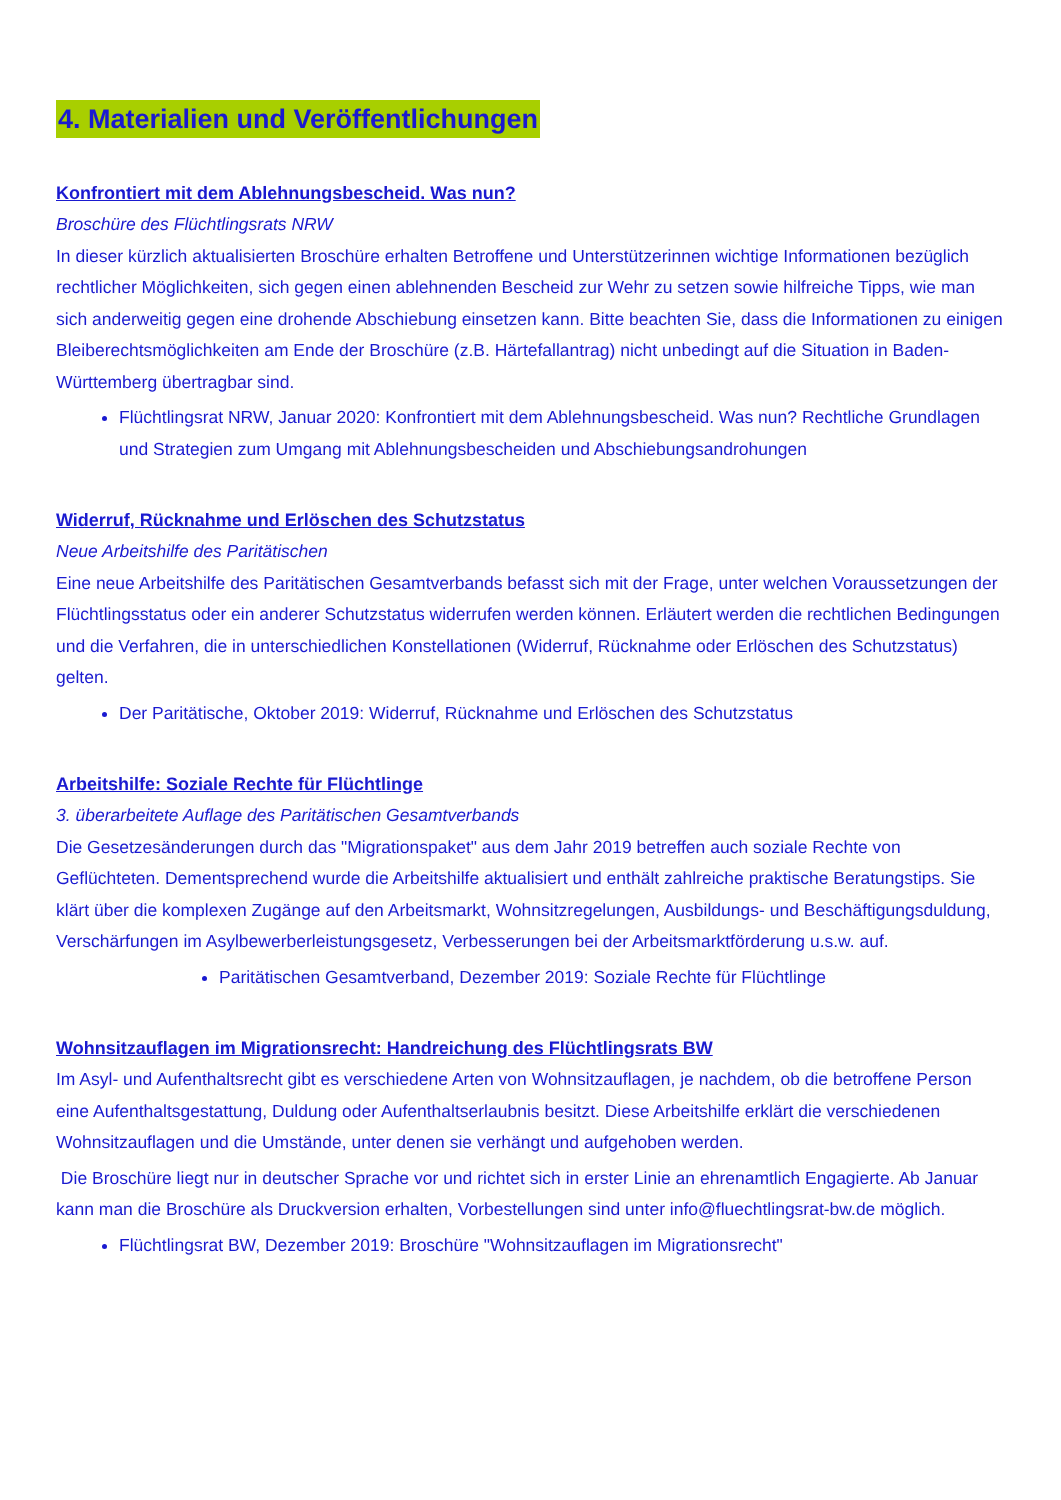4. Materialien und Veröffentlichungen
Konfrontiert mit dem Ablehnungsbescheid. Was nun?
Broschüre des Flüchtlingsrats NRW
In dieser kürzlich aktualisierten Broschüre erhalten Betroffene und Unterstützerinnen wichtige Informationen bezüglich rechtlicher Möglichkeiten, sich gegen einen ablehnenden Bescheid zur Wehr zu setzen sowie hilfreiche Tipps, wie man sich anderweitig gegen eine drohende Abschiebung einsetzen kann. Bitte beachten Sie, dass die Informationen zu einigen Bleiberechtsmöglichkeiten am Ende der Broschüre (z.B. Härtefallantrag) nicht unbedingt auf die Situation in Baden-Württemberg übertragbar sind.
Flüchtlingsrat NRW, Januar 2020: Konfrontiert mit dem Ablehnungsbescheid. Was nun? Rechtliche Grundlagen und Strategien zum Umgang mit Ablehnungsbescheiden und Abschiebungsandrohungen
Widerruf, Rücknahme und Erlöschen des Schutzstatus
Neue Arbeitshilfe des Paritätischen
Eine neue Arbeitshilfe des Paritätischen Gesamtverbands befasst sich mit der Frage, unter welchen Voraussetzungen der Flüchtlingsstatus oder ein anderer Schutzstatus widerrufen werden können. Erläutert werden die rechtlichen Bedingungen und die Verfahren, die in unterschiedlichen Konstellationen (Widerruf, Rücknahme oder Erlöschen des Schutzstatus) gelten.
Der Paritätische, Oktober 2019: Widerruf, Rücknahme und Erlöschen des Schutzstatus
Arbeitshilfe: Soziale Rechte für Flüchtlinge
3. überarbeitete Auflage des Paritätischen Gesamtverbands
Die Gesetzesänderungen durch das "Migrationspaket" aus dem Jahr 2019 betreffen auch soziale Rechte von Geflüchteten. Dementsprechend wurde die Arbeitshilfe aktualisiert und enthält zahlreiche praktische Beratungstips. Sie klärt über die komplexen Zugänge auf den Arbeitsmarkt, Wohnsitzregelungen, Ausbildungs- und Beschäftigungsduldung, Verschärfungen im Asylbewerberleistungsgesetz, Verbesserungen bei der Arbeitsmarktförderung u.s.w. auf.
Paritätischen Gesamtverband, Dezember 2019: Soziale Rechte für Flüchtlinge
Wohnsitzauflagen im Migrationsrecht: Handreichung des Flüchtlingsrats BW
Im Asyl- und Aufenthaltsrecht gibt es verschiedene Arten von Wohnsitzauflagen, je nachdem, ob die betroffene Person eine Aufenthaltsgestattung, Duldung oder Aufenthaltserlaubnis besitzt. Diese Arbeitshilfe erklärt die verschiedenen Wohnsitzauflagen und die Umstände, unter denen sie verhängt und aufgehoben werden.
Die Broschüre liegt nur in deutscher Sprache vor und richtet sich in erster Linie an ehrenamtlich Engagierte. Ab Januar kann man die Broschüre als Druckversion erhalten, Vorbestellungen sind unter info@fluechtlingsrat-bw.de möglich.
Flüchtlingsrat BW, Dezember 2019: Broschüre "Wohnsitzauflagen im Migrationsrecht"